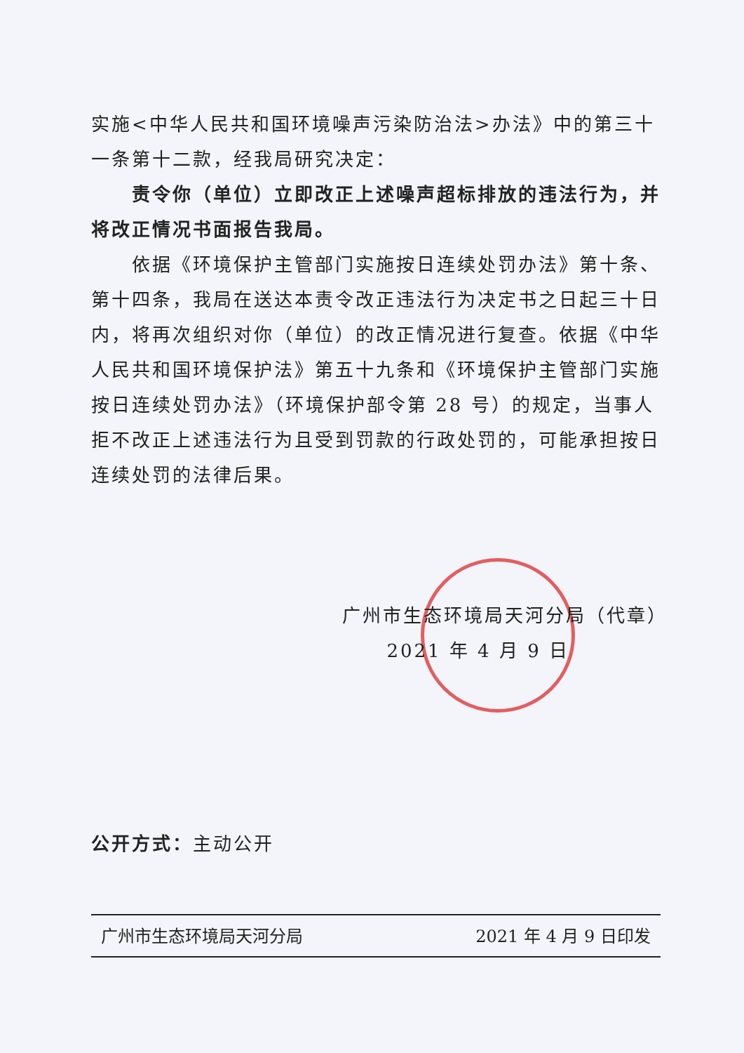实施<中华人民共和国环境噪声污染防治法>办法》中的第三十一条第十二款，经我局研究决定：
责令你（单位）立即改正上述噪声超标排放的违法行为，并将改正情况书面报告我局。
依据《环境保护主管部门实施按日连续处罚办法》第十条、第十四条，我局在送达本责令改正违法行为决定书之日起三十日内，将再次组织对你（单位）的改正情况进行复查。依据《中华人民共和国环境保护法》第五十九条和《环境保护主管部门实施按日连续处罚办法》（环境保护部令第 28 号）的规定，当事人拒不改正上述违法行为且受到罚款的行政处罚的，可能承担按日连续处罚的法律后果。
广州市生态环境局天河分局（代章）
2021 年 4 月 9 日
公开方式：主动公开
广州市生态环境局天河分局 2021 年 4 月 9 日印发